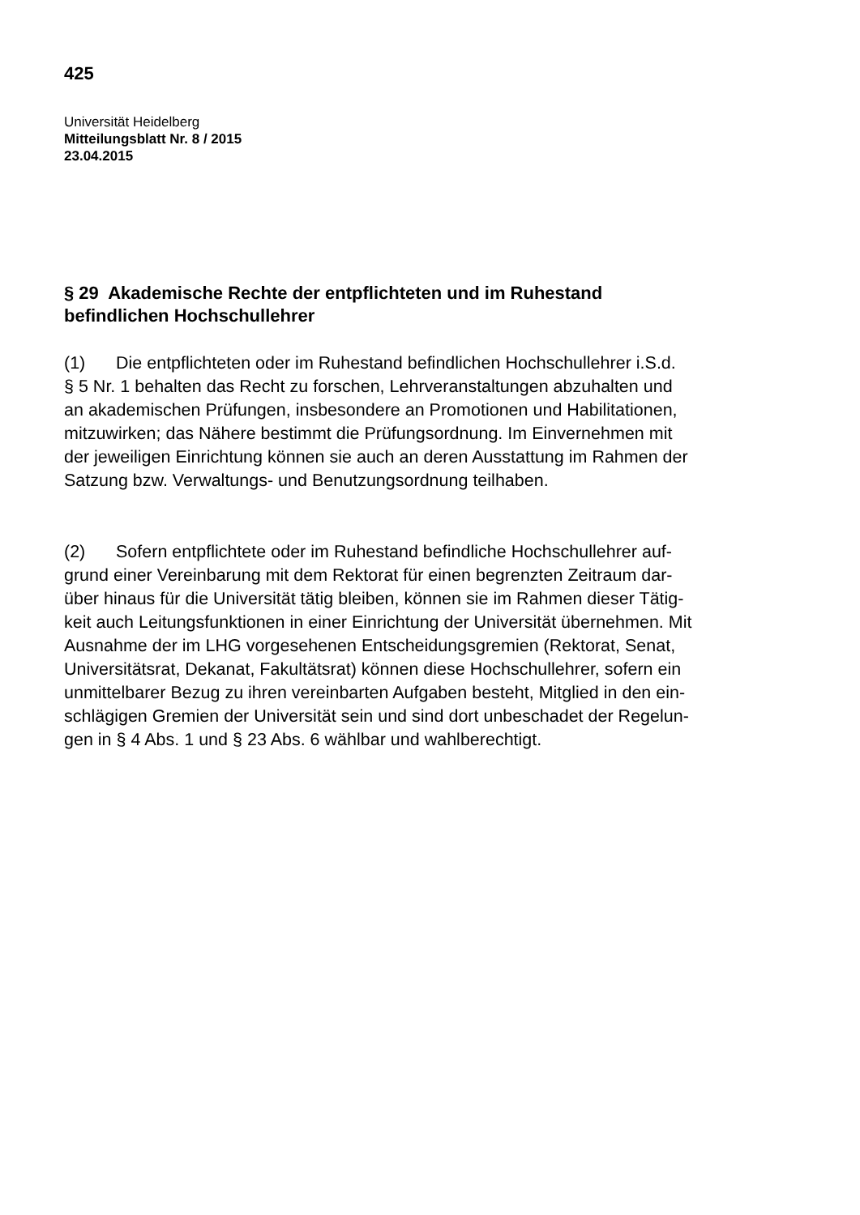425
Universität Heidelberg
Mitteilungsblatt Nr. 8 / 2015
23.04.2015
§ 29 Akademische Rechte der entpflichteten und im Ruhestand
befindlichen Hochschullehrer
(1) Die entpflichteten oder im Ruhestand befindlichen Hochschullehrer i.S.d.
§ 5 Nr. 1 behalten das Recht zu forschen, Lehrveranstaltungen abzuhalten und
an akademischen Prüfungen, insbesondere an Promotionen und Habilitationen,
mitzuwirken; das Nähere bestimmt die Prüfungsordnung. Im Einvernehmen mit
der jeweiligen Einrichtung können sie auch an deren Ausstattung im Rahmen der
Satzung bzw. Verwaltungs- und Benutzungsordnung teilhaben.
(2) Sofern entpflichtete oder im Ruhestand befindliche Hochschullehrer auf-
grund einer Vereinbarung mit dem Rektorat für einen begrenzten Zeitraum dar-
über hinaus für die Universität tätig bleiben, können sie im Rahmen dieser Tätig-
keit auch Leitungsfunktionen in einer Einrichtung der Universität übernehmen. Mit
Ausnahme der im LHG vorgesehenen Entscheidungsgremien (Rektorat, Senat,
Universitätsrat, Dekanat, Fakultätsrat) können diese Hochschullehrer, sofern ein
unmittelbarer Bezug zu ihren vereinbarten Aufgaben besteht, Mitglied in den ein-
schlägigen Gremien der Universität sein und sind dort unbeschadet der Regelun-
gen in § 4 Abs. 1 und § 23 Abs. 6 wählbar und wahlberechtigt.